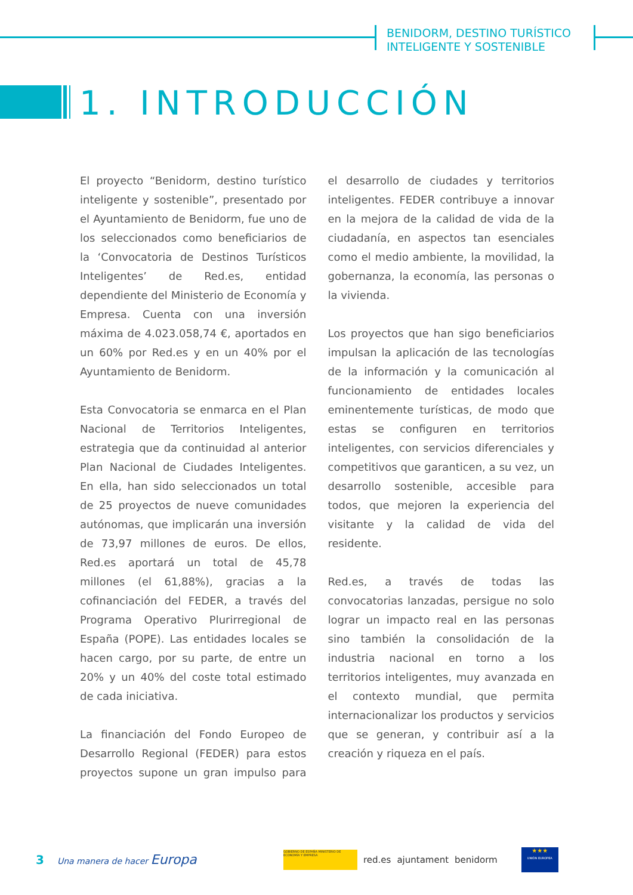BENIDORM, DESTINO TURÍSTICO
INTELIGENTE Y SOSTENIBLE
1. INTRODUCCIÓN
El proyecto “Benidorm, destino turístico inteligente y sostenible”, presentado por el Ayuntamiento de Benidorm, fue uno de los seleccionados como beneficiarios de la ‘Convocatoria de Destinos Turísticos Inteligentes’ de Red.es, entidad dependiente del Ministerio de Economía y Empresa. Cuenta con una inversión máxima de 4.023.058,74 €, aportados en un 60% por Red.es y en un 40% por el Ayuntamiento de Benidorm.
Esta Convocatoria se enmarca en el Plan Nacional de Territorios Inteligentes, estrategia que da continuidad al anterior Plan Nacional de Ciudades Inteligentes. En ella, han sido seleccionados un total de 25 proyectos de nueve comunidades autónomas, que implicarán una inversión de 73,97 millones de euros. De ellos, Red.es aportará un total de 45,78 millones (el 61,88%), gracias a la cofinanciación del FEDER, a través del Programa Operativo Plurirregional de España (POPE). Las entidades locales se hacen cargo, por su parte, de entre un 20% y un 40% del coste total estimado de cada iniciativa.
La financiación del Fondo Europeo de Desarrollo Regional (FEDER) para estos proyectos supone un gran impulso para el desarrollo de ciudades y territorios inteligentes. FEDER contribuye a innovar en la mejora de la calidad de vida de la ciudadanía, en aspectos tan esenciales como el medio ambiente, la movilidad, la gobernanza, la economía, las personas o la vivienda.
Los proyectos que han sigo beneficiarios impulsan la aplicación de las tecnologías de la información y la comunicación al funcionamiento de entidades locales eminentemente turísticas, de modo que estas se configuren en territorios inteligentes, con servicios diferenciales y competitivos que garanticen, a su vez, un desarrollo sostenible, accesible para todos, que mejoren la experiencia del visitante y la calidad de vida del residente.
Red.es, a través de todas las convocatorias lanzadas, persigue no solo lograr un impacto real en las personas sino también la consolidación de la industria nacional en torno a los territorios inteligentes, muy avanzada en el contexto mundial, que permita internacionalizar los productos y servicios que se generan, y contribuir así a la creación y riqueza en el país.
3 Una manera de hacer Europa
GOBIERNO DE ESPAÑA MINISTERIO DE ECONOMÍA Y EMPRESA
red.es ajuntament benidorm
★★★
UNIÓN EUROPEA